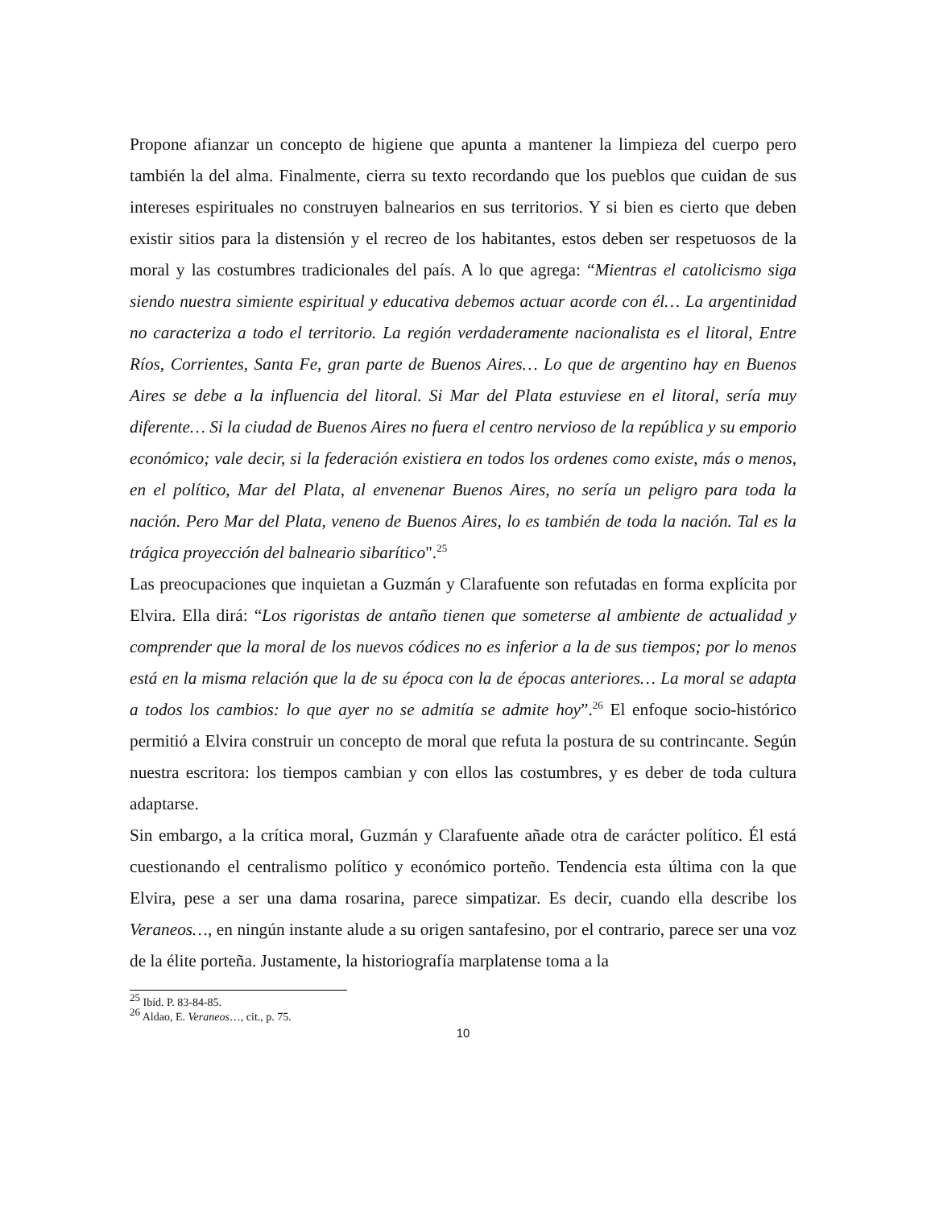Propone afianzar un concepto de higiene que apunta a mantener la limpieza del cuerpo pero también la del alma. Finalmente, cierra su texto recordando que los pueblos que cuidan de sus intereses espirituales no construyen balnearios en sus territorios. Y si bien es cierto que deben existir sitios para la distensión y el recreo de los habitantes, estos deben ser respetuosos de la moral y las costumbres tradicionales del país. A lo que agrega: “Mientras el catolicismo siga siendo nuestra simiente espiritual y educativa debemos actuar acorde con él… La argentinidad no caracteriza a todo el territorio. La región verdaderamente nacionalista es el litoral, Entre Ríos, Corrientes, Santa Fe, gran parte de Buenos Aires… Lo que de argentino hay en Buenos Aires se debe a la influencia del litoral. Si Mar del Plata estuviese en el litoral, sería muy diferente… Si la ciudad de Buenos Aires no fuera el centro nervioso de la república y su emporio económico; vale decir, si la federación existiera en todos los ordenes como existe, más o menos, en el político, Mar del Plata, al envenenar Buenos Aires, no sería un peligro para toda la nación. Pero Mar del Plata, veneno de Buenos Aires, lo es también de toda la nación. Tal es la trágica proyección del balneario sibarítico".<sup>25</sup>
Las preocupaciones que inquietan a Guzmán y Clarafuente son refutadas en forma explícita por Elvira. Ella dirá: “Los rigoristas de antaño tienen que someterse al ambiente de actualidad y comprender que la moral de los nuevos códices no es inferior a la de sus tiempos; por lo menos está en la misma relación que la de su época con la de épocas anteriores… La moral se adapta a todos los cambios: lo que ayer no se admitía se admite hoy”.<sup>26</sup> El enfoque socio-histórico permitió a Elvira construir un concepto de moral que refuta la postura de su contrincante. Según nuestra escritora: los tiempos cambian y con ellos las costumbres, y es deber de toda cultura adaptarse.
Sin embargo, a la crítica moral, Guzmán y Clarafuente añade otra de carácter político. Él está cuestionando el centralismo político y económico porteño. Tendencia esta última con la que Elvira, pese a ser una dama rosarina, parece simpatizar. Es decir, cuando ella describe los Veraneos…, en ningún instante alude a su origen santafesino, por el contrario, parece ser una voz de la élite porteña. Justamente, la historiografía marplatense toma a la
<sup>25</sup> Ibíd. P. 83-84-85.
<sup>26</sup> Aldao, E. Veraneos…, cit., p. 75.
10